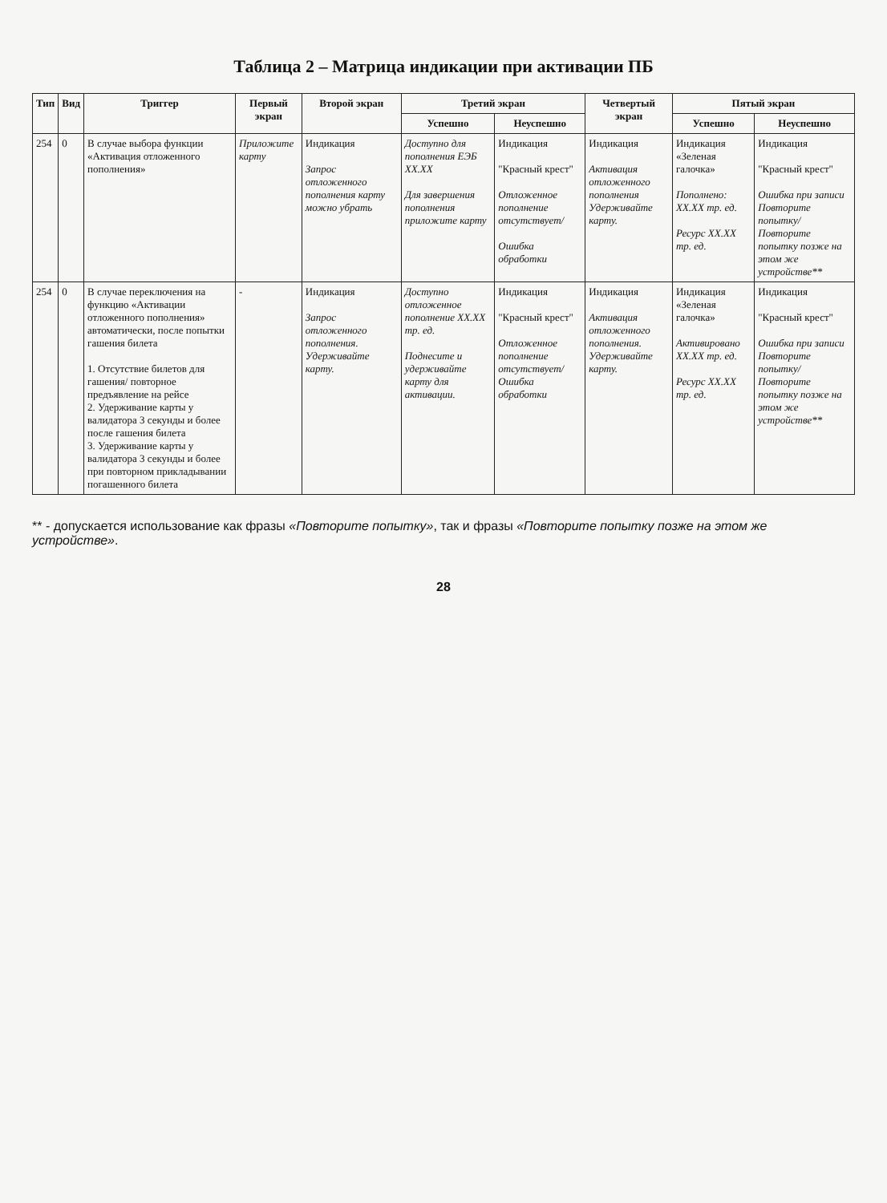Таблица 2 – Матрица индикации при активации ПБ
| Тип | Вид | Триггер | Первый экран | Второй экран | Третий экран | | Четвертый экран | Пятый экран | |
| --- | --- | --- | --- | --- | --- | --- | --- | --- | --- |
| | | | | | Успешно | Неуспешно | | Успешно | Неуспешно |
| 254 | 0 | В случае выбора функции «Активация отложенного пополнения» | Приложите карту | Индикация Запрос отложенного пополнения карту можно убрать | Доступно для пополнения ЕЭБ XX.XX Для завершения пополнения приложите карту | Индикация "Красный крест" Отложенное пополнение отсутствует/ Ошибка обработки | Индикация Активация отложенного пополнения Удерживайте карту. | Индикация «Зеленая галочка» Пополнено: XX.XX тр. ед. Ресурс XX.XX тр. ед. | Индикация "Красный крест" Ошибка при записи Повторите попытку/ Повторите попытку позже на этом же устройстве** |
| 254 | 0 | В случае переключения на функцию «Активации отложенного пополнения» автоматически, после попытки гашения билета 1. Отсутствие билетов для гашения/ повторное предъявление на рейсе 2. Удерживание карты у валидатора 3 секунды и более после гашения билета 3. Удерживание карты у валидатора 3 секунды и более при повторном прикладывании погашенного билета | - | Индикация Запрос отложенного пополнения. Удерживайте карту. | Доступно отложенное пополнение XX.XX тр. ед. Поднесите и удерживайте карту для активации. | Индикация "Красный крест" Отложенное пополнение отсутствует/ Ошибка обработки | Индикация Активация отложенного пополнения. Удерживайте карту. | Индикация «Зеленая галочка» Активировано XX.XX тр. ед. Ресурс XX.XX тр. ед. | Индикация "Красный крест" Ошибка при записи Повторите попытку/ Повторите попытку позже на этом же устройстве** |
** - допускается использование как фразы «Повторите попытку», так и фразы «Повторите попытку позже на этом же устройстве».
28